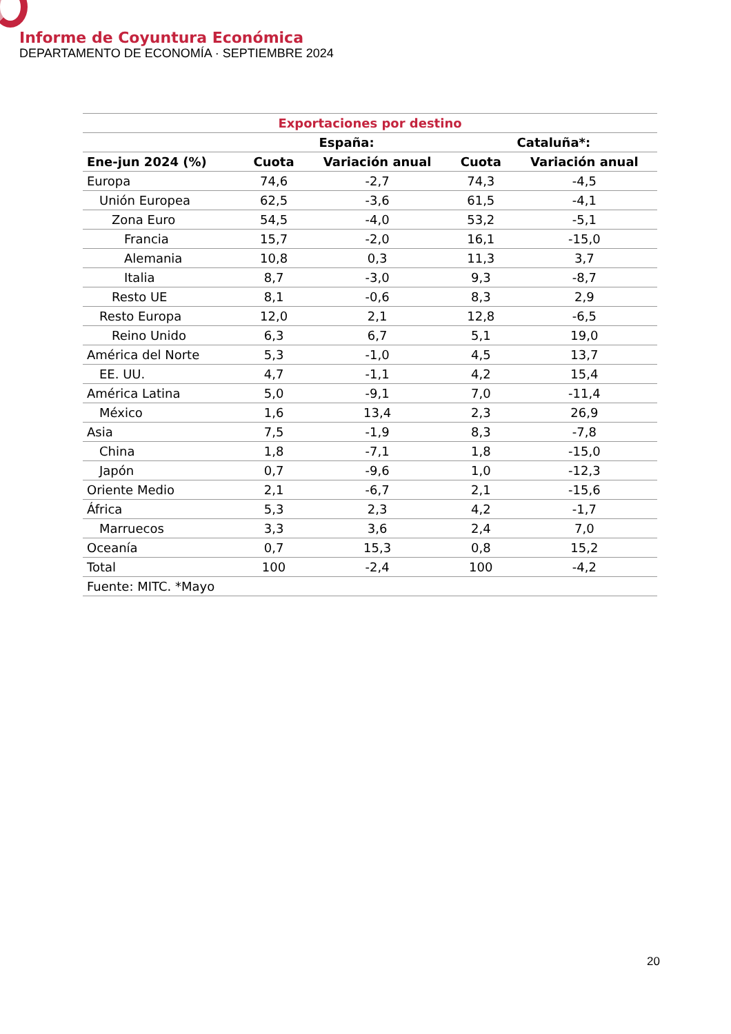Informe de Coyuntura Económica
DEPARTAMENTO DE ECONOMÍA · SEPTIEMBRE 2024
| Exportaciones por destino | | | | |
| --- | --- | --- | --- | --- |
| | España: | | Cataluña*: | |
| Ene-jun 2024 (%) | Cuota | Variación anual | Cuota | Variación anual |
| Europa | 74,6 | -2,7 | 74,3 | -4,5 |
| Unión Europea | 62,5 | -3,6 | 61,5 | -4,1 |
| Zona Euro | 54,5 | -4,0 | 53,2 | -5,1 |
| Francia | 15,7 | -2,0 | 16,1 | -15,0 |
| Alemania | 10,8 | 0,3 | 11,3 | 3,7 |
| Italia | 8,7 | -3,0 | 9,3 | -8,7 |
| Resto UE | 8,1 | -0,6 | 8,3 | 2,9 |
| Resto Europa | 12,0 | 2,1 | 12,8 | -6,5 |
| Reino Unido | 6,3 | 6,7 | 5,1 | 19,0 |
| América del Norte | 5,3 | -1,0 | 4,5 | 13,7 |
| EE. UU. | 4,7 | -1,1 | 4,2 | 15,4 |
| América Latina | 5,0 | -9,1 | 7,0 | -11,4 |
| México | 1,6 | 13,4 | 2,3 | 26,9 |
| Asia | 7,5 | -1,9 | 8,3 | -7,8 |
| China | 1,8 | -7,1 | 1,8 | -15,0 |
| Japón | 0,7 | -9,6 | 1,0 | -12,3 |
| Oriente Medio | 2,1 | -6,7 | 2,1 | -15,6 |
| África | 5,3 | 2,3 | 4,2 | -1,7 |
| Marruecos | 3,3 | 3,6 | 2,4 | 7,0 |
| Oceanía | 0,7 | 15,3 | 0,8 | 15,2 |
| Total | 100 | -2,4 | 100 | -4,2 |
| Fuente: MITC. *Mayo | | | | |
20